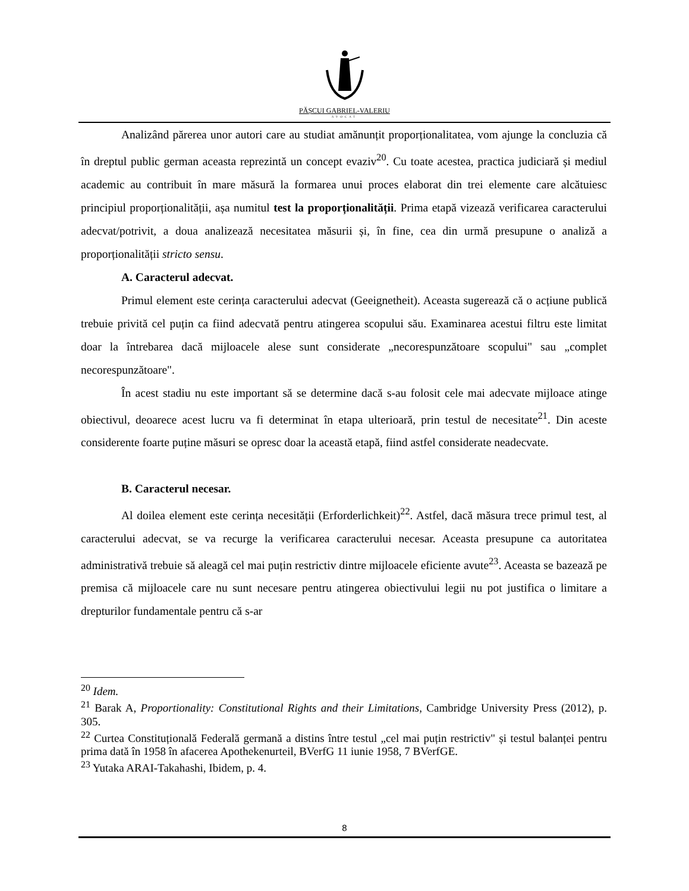PĂȘCUI GABRIEL-VALERIU
AVOCAT
Analizând părerea unor autori care au studiat amănunțit proporționalitatea, vom ajunge la concluzia că în dreptul public german aceasta reprezintă un concept evaziv<sup>20</sup>. Cu toate acestea, practica judiciară și mediul academic au contribuit în mare măsură la formarea unui proces elaborat din trei elemente care alcătuiesc principiul proporționalității, așa numitul test la proporționalității. Prima etapă vizează verificarea caracterului adecvat/potrivit, a doua analizează necesitatea măsurii și, în fine, cea din urmă presupune o analiză a proporționalității stricto sensu.
A. Caracterul adecvat.
Primul element este cerința caracterului adecvat (Geeignetheit). Aceasta sugerează că o acțiune publică trebuie privită cel puțin ca fiind adecvată pentru atingerea scopului său. Examinarea acestui filtru este limitat doar la întrebarea dacă mijloacele alese sunt considerate „necorespunzătoare scopului" sau „complet necorespunzătoare".
În acest stadiu nu este important să se determine dacă s-au folosit cele mai adecvate mijloace atinge obiectivul, deoarece acest lucru va fi determinat în etapa ulterioară, prin testul de necesitate<sup>21</sup>. Din aceste considerente foarte puține măsuri se opresc doar la această etapă, fiind astfel considerate neadecvate.
B. Caracterul necesar.
Al doilea element este cerința necesității (Erforderlichkeit)<sup>22</sup>. Astfel, dacă măsura trece primul test, al caracterului adecvat, se va recurge la verificarea caracterului necesar. Aceasta presupune ca autoritatea administrativă trebuie să aleagă cel mai puțin restrictiv dintre mijloacele eficiente avute<sup>23</sup>. Aceasta se bazează pe premisa că mijloacele care nu sunt necesare pentru atingerea obiectivului legii nu pot justifica o limitare a drepturilor fundamentale pentru că s-ar
<sup>20</sup> Idem.
<sup>21</sup> Barak A, Proportionality: Constitutional Rights and their Limitations, Cambridge University Press (2012), p. 305.
<sup>22</sup> Curtea Constituțională Federală germană a distins între testul „cel mai puțin restrictiv" și testul balanței pentru prima dată în 1958 în afacerea Apothekenurteil, BVerfG 11 iunie 1958, 7 BVerfGE.
<sup>23</sup> Yutaka ARAI-Takahashi, Ibidem, p. 4.
8